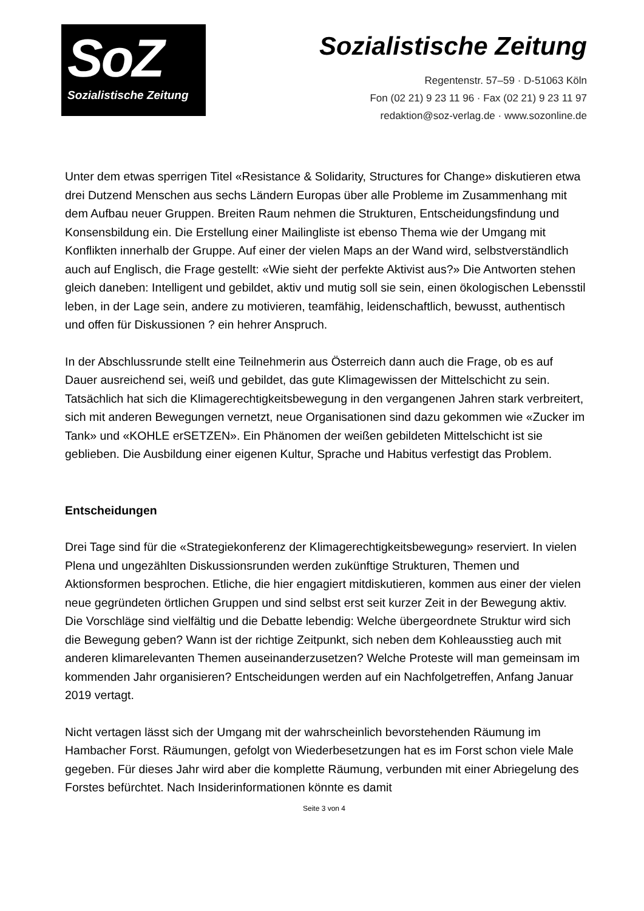SoZ
Sozialistische Zeitung
Sozialistische Zeitung
Regentenstr. 57–59 · D-51063 Köln
Fon (02 21) 9 23 11 96 · Fax (02 21) 9 23 11 97
redaktion@soz-verlag.de · www.sozonline.de
Unter dem etwas sperrigen Titel «Resistance & Solidarity, Structures for Change» diskutieren etwa drei Dutzend Menschen aus sechs Ländern Europas über alle Probleme im Zusammenhang mit dem Aufbau neuer Gruppen. Breiten Raum nehmen die Strukturen, Entscheidungsfindung und Konsensbildung ein. Die Erstellung einer Mailingliste ist ebenso Thema wie der Umgang mit Konflikten innerhalb der Gruppe. Auf einer der vielen Maps an der Wand wird, selbstverständlich auch auf Englisch, die Frage gestellt: «Wie sieht der perfekte Aktivist aus?» Die Antworten stehen gleich daneben: Intelligent und gebildet, aktiv und mutig soll sie sein, einen ökologischen Lebensstil leben, in der Lage sein, andere zu motivieren, teamfähig, leidenschaftlich, bewusst, authentisch und offen für Diskussionen ? ein hehrer Anspruch.
In der Abschlussrunde stellt eine Teilnehmerin aus Österreich dann auch die Frage, ob es auf Dauer ausreichend sei, weiß und gebildet, das gute Klimagewissen der Mittelschicht zu sein. Tatsächlich hat sich die Klimagerechtigkeitsbewegung in den vergangenen Jahren stark verbreitert, sich mit anderen Bewegungen vernetzt, neue Organisationen sind dazu gekommen wie «Zucker im Tank» und «KOHLE erSETZEN». Ein Phänomen der weißen gebildeten Mittelschicht ist sie geblieben. Die Ausbildung einer eigenen Kultur, Sprache und Habitus verfestigt das Problem.
Entscheidungen
Drei Tage sind für die «Strategiekonferenz der Klimagerechtigkeitsbewegung» reserviert. In vielen Plena und ungezählten Diskussionsrunden werden zukünftige Strukturen, Themen und Aktionsformen besprochen. Etliche, die hier engagiert mitdiskutieren, kommen aus einer der vielen neue gegründeten örtlichen Gruppen und sind selbst erst seit kurzer Zeit in der Bewegung aktiv. Die Vorschläge sind vielfältig und die Debatte lebendig: Welche übergeordnete Struktur wird sich die Bewegung geben? Wann ist der richtige Zeitpunkt, sich neben dem Kohleausstieg auch mit anderen klimarelevanten Themen auseinanderzusetzen? Welche Proteste will man gemeinsam im kommenden Jahr organisieren? Entscheidungen werden auf ein Nachfolgetreffen, Anfang Januar 2019 vertagt.
Nicht vertagen lässt sich der Umgang mit der wahrscheinlich bevorstehenden Räumung im Hambacher Forst. Räumungen, gefolgt von Wiederbesetzungen hat es im Forst schon viele Male gegeben. Für dieses Jahr wird aber die komplette Räumung, verbunden mit einer Abriegelung des Forstes befürchtet. Nach Insiderinformationen könnte es damit
Seite 3 von 4